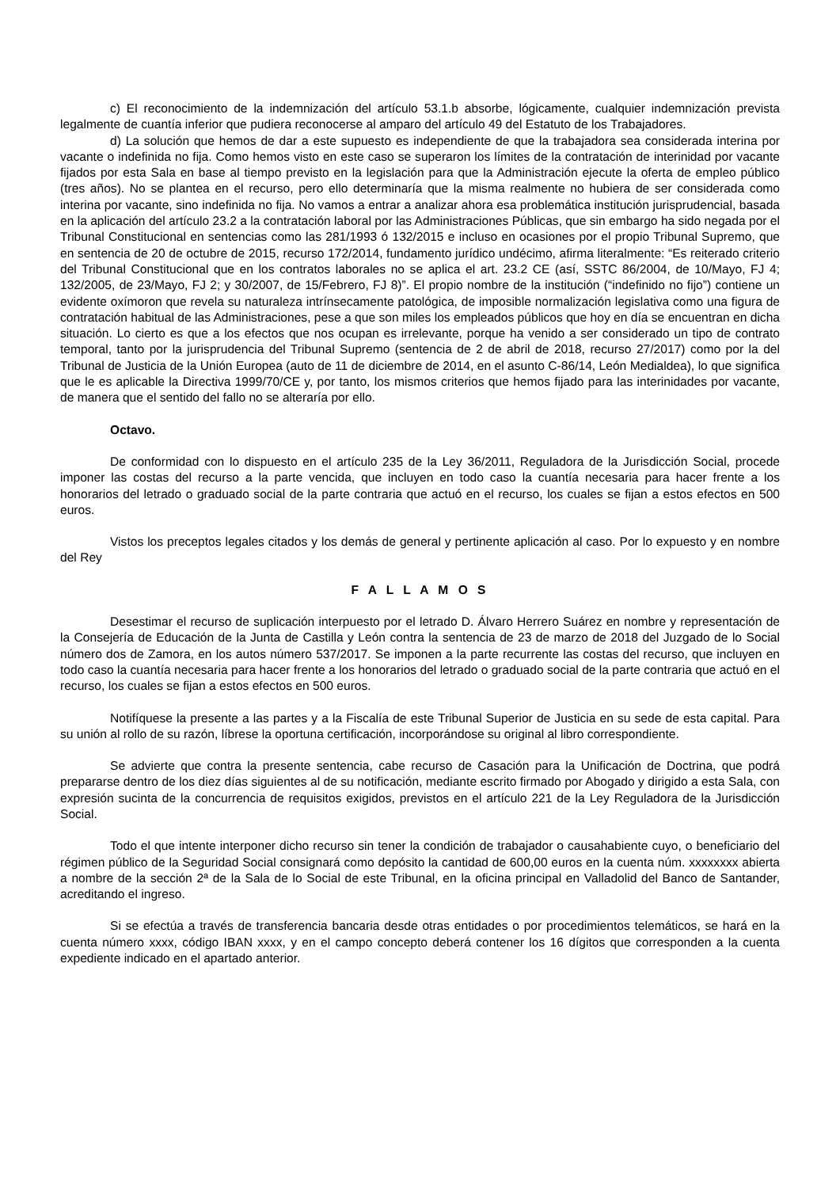c) El reconocimiento de la indemnización del artículo 53.1.b absorbe, lógicamente, cualquier indemnización prevista legalmente de cuantía inferior que pudiera reconocerse al amparo del artículo 49 del Estatuto de los Trabajadores.
d) La solución que hemos de dar a este supuesto es independiente de que la trabajadora sea considerada interina por vacante o indefinida no fija. Como hemos visto en este caso se superaron los límites de la contratación de interinidad por vacante fijados por esta Sala en base al tiempo previsto en la legislación para que la Administración ejecute la oferta de empleo público (tres años). No se plantea en el recurso, pero ello determinaría que la misma realmente no hubiera de ser considerada como interina por vacante, sino indefinida no fija. No vamos a entrar a analizar ahora esa problemática institución jurisprudencial, basada en la aplicación del artículo 23.2 a la contratación laboral por las Administraciones Públicas, que sin embargo ha sido negada por el Tribunal Constitucional en sentencias como las 281/1993 ó 132/2015 e incluso en ocasiones por el propio Tribunal Supremo, que en sentencia de 20 de octubre de 2015, recurso 172/2014, fundamento jurídico undécimo, afirma literalmente: “Es reiterado criterio del Tribunal Constitucional que en los contratos laborales no se aplica el art. 23.2 CE (así, SSTC 86/2004, de 10/Mayo, FJ 4; 132/2005, de 23/Mayo, FJ 2; y 30/2007, de 15/Febrero, FJ 8)”. El propio nombre de la institución (“indefinido no fijo”) contiene un evidente oxímoron que revela su naturaleza intrínsecamente patológica, de imposible normalización legislativa como una figura de contratación habitual de las Administraciones, pese a que son miles los empleados públicos que hoy en día se encuentran en dicha situación. Lo cierto es que a los efectos que nos ocupan es irrelevante, porque ha venido a ser considerado un tipo de contrato temporal, tanto por la jurisprudencia del Tribunal Supremo (sentencia de 2 de abril de 2018, recurso 27/2017) como por la del Tribunal de Justicia de la Unión Europea (auto de 11 de diciembre de 2014, en el asunto C-86/14, León Medialdea), lo que significa que le es aplicable la Directiva 1999/70/CE y, por tanto, los mismos criterios que hemos fijado para las interinidades por vacante, de manera que el sentido del fallo no se alteraría por ello.
Octavo.
De conformidad con lo dispuesto en el artículo 235 de la Ley 36/2011, Reguladora de la Jurisdicción Social, procede imponer las costas del recurso a la parte vencida, que incluyen en todo caso la cuantía necesaria para hacer frente a los honorarios del letrado o graduado social de la parte contraria que actuó en el recurso, los cuales se fijan a estos efectos en 500 euros.
Vistos los preceptos legales citados y los demás de general y pertinente aplicación al caso. Por lo expuesto y en nombre del Rey
F A L L A M O S
Desestimar el recurso de suplicación interpuesto por el letrado D. Álvaro Herrero Suárez en nombre y representación de la Consejería de Educación de la Junta de Castilla y León contra la sentencia de 23 de marzo de 2018 del Juzgado de lo Social número dos de Zamora, en los autos número 537/2017. Se imponen a la parte recurrente las costas del recurso, que incluyen en todo caso la cuantía necesaria para hacer frente a los honorarios del letrado o graduado social de la parte contraria que actuó en el recurso, los cuales se fijan a estos efectos en 500 euros.
Notifíquese la presente a las partes y a la Fiscalía de este Tribunal Superior de Justicia en su sede de esta capital. Para su unión al rollo de su razón, líbrese la oportuna certificación, incorporándose su original al libro correspondiente.
Se advierte que contra la presente sentencia, cabe recurso de Casación para la Unificación de Doctrina, que podrá prepararse dentro de los diez días siguientes al de su notificación, mediante escrito firmado por Abogado y dirigido a esta Sala, con expresión sucinta de la concurrencia de requisitos exigidos, previstos en el artículo 221 de la Ley Reguladora de la Jurisdicción Social.
Todo el que intente interponer dicho recurso sin tener la condición de trabajador o causahabiente cuyo, o beneficiario del régimen público de la Seguridad Social consignará como depósito la cantidad de 600,00 euros en la cuenta núm. xxxxxxxx abierta a nombre de la sección 2ª de la Sala de lo Social de este Tribunal, en la oficina principal en Valladolid del Banco de Santander, acreditando el ingreso.
Si se efectúa a través de transferencia bancaria desde otras entidades o por procedimientos telemáticos, se hará en la cuenta número xxxx, código IBAN xxxx, y en el campo concepto deberá contener los 16 dígitos que corresponden a la cuenta expediente indicado en el apartado anterior.